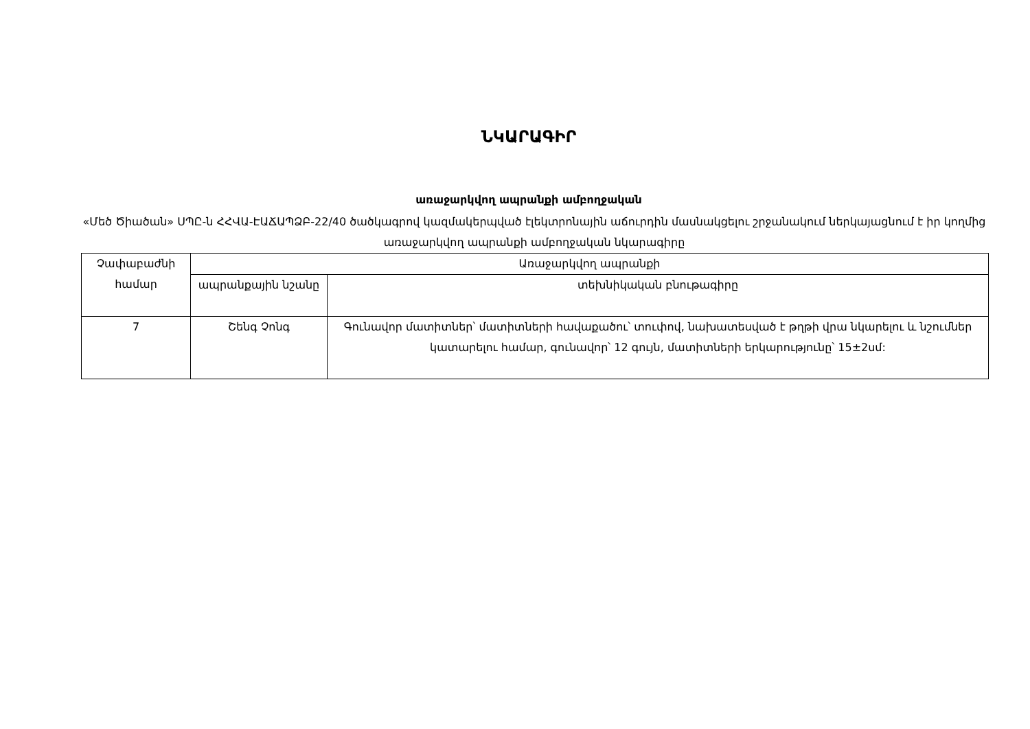ՆԿԱՐԱԳԻՐ
առաջարկվող ապրանքի ամբողջական
«Մեծ Ծիածան» ՍՊԸ-ն ՀՀՎԱ-ԷԱՃԱՊՁԲ-22/40 ծածկագրով կազմակերպված էլեկտրոնային աճուրդին մասնակցելու շրջանակում ներկայացնում է իր կողմից առաջարկվող ապրանքի ամբողջական նկարագիրը
| Չափաբաժնի համար | Առաջարկվող ապրանքի | |
| --- | --- | --- |
| | ապրանքային նշանը | տեխնիկական բնութագիրը |
| 7 | Շենգ Չոնգ | Գունավոր մատիտներ՝ մատիտների հավաքածու՝ տուփով, նախատեսված է թղթի վրա նկարելու և նշումներ կատարելու համար, գունավոր՝ 12 գույն, մատիտների երկարությունը՝ 15±2սմ: |